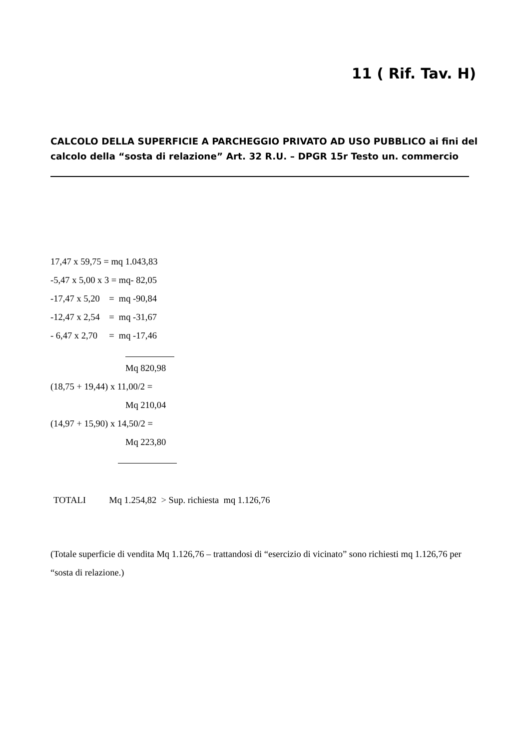11 ( Rif. Tav. H)
CALCOLO DELLA SUPERFICIE A PARCHEGGIO PRIVATO AD USO PUBBLICO ai fini del calcolo della “sosta di relazione” Art. 32 R.U. – DPGR 15r Testo un. commercio
17,47 x 59,75 = mq 1.043,83
-5,47 x 5,00 x 3 = mq- 82,05
-17,47 x 5,20 = mq -90,84
-12,47 x 2,54 = mq -31,67
- 6,47 x 2,70 = mq -17,46
Mq 820,98
(18,75 + 19,44) x 11,00/2 =
Mq 210,04
(14,97 + 15,90) x 14,50/2 =
Mq 223,80
TOTALI Mq 1.254,82 > Sup. richiesta mq 1.126,76
(Totale superficie di vendita Mq 1.126,76 – trattandosi di “esercizio di vicinato” sono richiesti mq 1.126,76 per “sosta di relazione.)